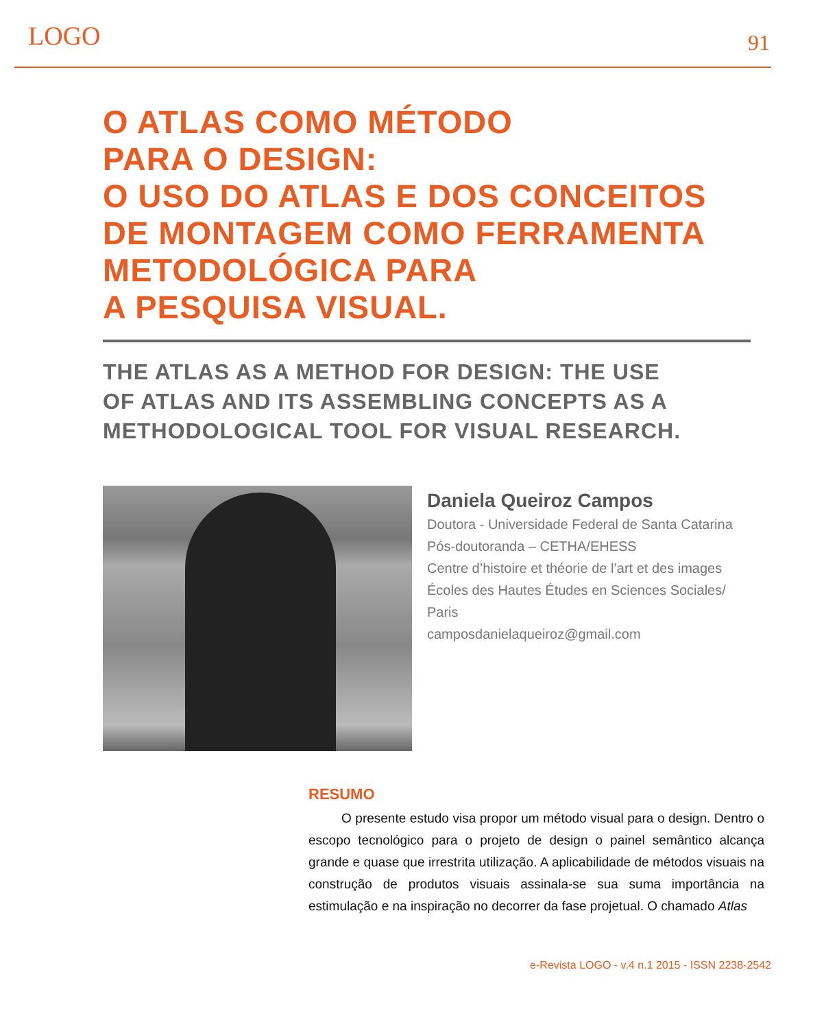LOGO 91
O ATLAS COMO MÉTODO
PARA O DESIGN:
O USO DO ATLAS E DOS CONCEITOS
DE MONTAGEM COMO FERRAMENTA
METODOLÓGICA PARA
A PESQUISA VISUAL.
THE ATLAS AS A METHOD FOR DESIGN: THE USE
OF ATLAS AND ITS ASSEMBLING CONCEPTS AS A
METHODOLOGICAL TOOL FOR VISUAL RESEARCH.
Daniela Queiroz Campos
Doutora - Universidade Federal de Santa Catarina
Pós-doutoranda – CETHA/EHESS
Centre d’histoire et théorie de l’art et des images
Écoles des Hautes Études en Sciences Sociales/
Paris
camposdanielaqueiroz@gmail.com
RESUMO
O presente estudo visa propor um método visual para o design. Dentro o escopo tecnológico para o projeto de design o painel semântico alcança grande e quase que irrestrita utilização. A aplicabilidade de métodos visuais na construção de produtos visuais assinala-se sua suma importância na estimulação e na inspiração no decorrer da fase projetual. O chamado Atlas
e-Revista LOGO - v.4 n.1 2015 - ISSN 2238-2542